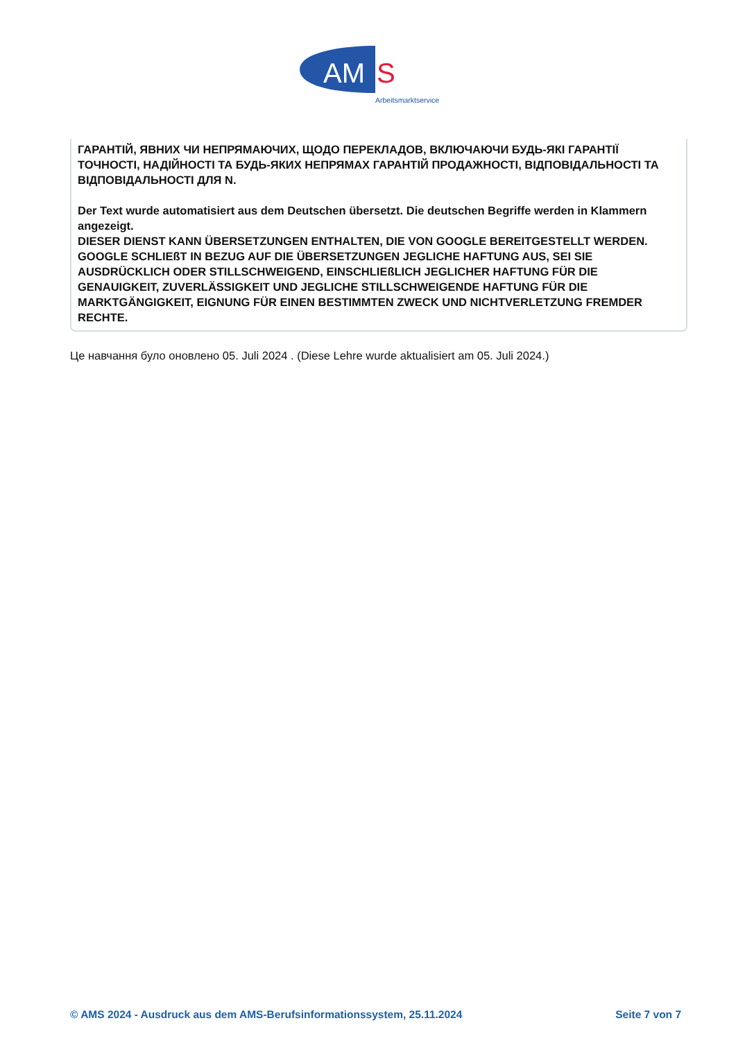AM
S
Arbeitsmarktservice
ГАРАНТІЙ, ЯВНИХ ЧИ НЕПРЯМАЮЧИХ, ЩОДО ПЕРЕКЛАДОВ, ВКЛЮЧАЮЧИ БУДЬ-ЯКІ ГАРАНТІЇ ТОЧНОСТІ, НАДІЙНОСТІ ТА БУДЬ-ЯКИХ НЕПРЯМАХ ГАРАНТІЙ ПРОДАЖНОСТІ, ВІДПОВІДАЛЬНОСТІ ТА ВІДПОВІДАЛЬНОСТІ ДЛЯ N.
Der Text wurde automatisiert aus dem Deutschen übersetzt. Die deutschen Begriffe werden in Klammern angezeigt.
DIESER DIENST KANN ÜBERSETZUNGEN ENTHALTEN, DIE VON GOOGLE BEREITGESTELLT WERDEN. GOOGLE SCHLIEßT IN BEZUG AUF DIE ÜBERSETZUNGEN JEGLICHE HAFTUNG AUS, SEI SIE AUSDRÜCKLICH ODER STILLSCHWEIGEND, EINSCHLIEßLICH JEGLICHER HAFTUNG FÜR DIE GENAUIGKEIT, ZUVERLÄSSIGKEIT UND JEGLICHE STILLSCHWEIGENDE HAFTUNG FÜR DIE MARKTGÄNGIGKEIT, EIGNUNG FÜR EINEN BESTIMMTEN ZWECK UND NICHTVERLETZUNG FREMDER RECHTE.
Це навчання було оновлено 05. Juli 2024 . (Diese Lehre wurde aktualisiert am 05. Juli 2024.)
© AMS 2024 - Ausdruck aus dem AMS-Berufsinformationssystem, 25.11.2024 Seite 7 von 7